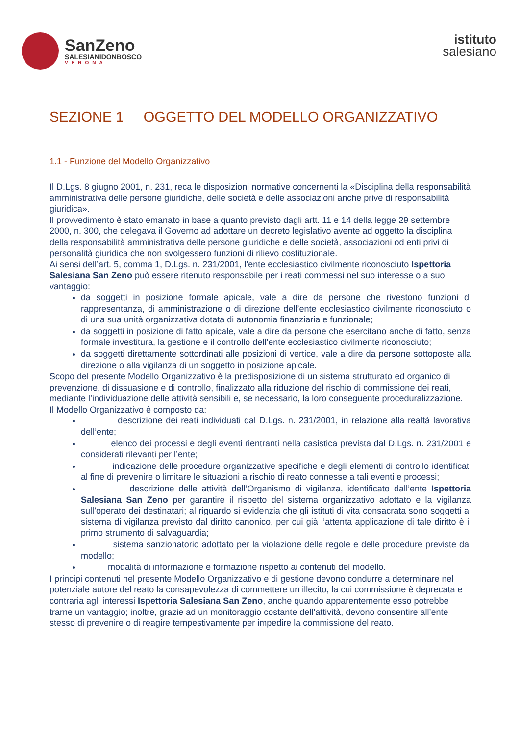SanZeno
SALESIANIDONBOSCO
VERONA
istituto
salesiano
SEZIONE 1 OGGETTO DEL MODELLO ORGANIZZATIVO
1.1 - Funzione del Modello Organizzativo
Il D.Lgs. 8 giugno 2001, n. 231, reca le disposizioni normative concernenti la «Disciplina della responsabilità amministrativa delle persone giuridiche, delle società e delle associazioni anche prive di responsabilità giuridica».
Il provvedimento è stato emanato in base a quanto previsto dagli artt. 11 e 14 della legge 29 settembre 2000, n. 300, che delegava il Governo ad adottare un decreto legislativo avente ad oggetto la disciplina della responsabilità amministrativa delle persone giuridiche e delle società, associazioni od enti privi di personalità giuridica che non svolgessero funzioni di rilievo costituzionale.
Ai sensi dell’art. 5, comma 1, D.Lgs. n. 231/2001, l’ente ecclesiastico civilmente riconosciuto Ispettoria Salesiana San Zeno può essere ritenuto responsabile per i reati commessi nel suo interesse o a suo vantaggio:
da soggetti in posizione formale apicale, vale a dire da persone che rivestono funzioni di rappresentanza, di amministrazione o di direzione dell’ente ecclesiastico civilmente riconosciuto o di una sua unità organizzativa dotata di autonomia finanziaria e funzionale;
da soggetti in posizione di fatto apicale, vale a dire da persone che esercitano anche di fatto, senza formale investitura, la gestione e il controllo dell’ente ecclesiastico civilmente riconosciuto;
da soggetti direttamente sottordinati alle posizioni di vertice, vale a dire da persone sottoposte alla direzione o alla vigilanza di un soggetto in posizione apicale.
Scopo del presente Modello Organizzativo è la predisposizione di un sistema strutturato ed organico di prevenzione, di dissuasione e di controllo, finalizzato alla riduzione del rischio di commissione dei reati, mediante l’individuazione delle attività sensibili e, se necessario, la loro conseguente proceduralizzazione.
Il Modello Organizzativo è composto da:
descrizione dei reati individuati dal D.Lgs. n. 231/2001, in relazione alla realtà lavorativa dell’ente;
elenco dei processi e degli eventi rientranti nella casistica prevista dal D.Lgs. n. 231/2001 e considerati rilevanti per l’ente;
indicazione delle procedure organizzative specifiche e degli elementi di controllo identificati al fine di prevenire o limitare le situazioni a rischio di reato connesse a tali eventi e processi;
descrizione delle attività dell’Organismo di vigilanza, identificato dall’ente Ispettoria Salesiana San Zeno per garantire il rispetto del sistema organizzativo adottato e la vigilanza sull’operato dei destinatari; al riguardo si evidenzia che gli istituti di vita consacrata sono soggetti al sistema di vigilanza previsto dal diritto canonico, per cui già l’attenta applicazione di tale diritto è il primo strumento di salvaguardia;
sistema sanzionatorio adottato per la violazione delle regole e delle procedure previste dal modello;
modalità di informazione e formazione rispetto ai contenuti del modello.
I principi contenuti nel presente Modello Organizzativo e di gestione devono condurre a determinare nel potenziale autore del reato la consapevolezza di commettere un illecito, la cui commissione è deprecata e contraria agli interessi Ispettoria Salesiana San Zeno, anche quando apparentemente esso potrebbe trarne un vantaggio; inoltre, grazie ad un monitoraggio costante dell’attività, devono consentire all’ente stesso di prevenire o di reagire tempestivamente per impedire la commissione del reato.